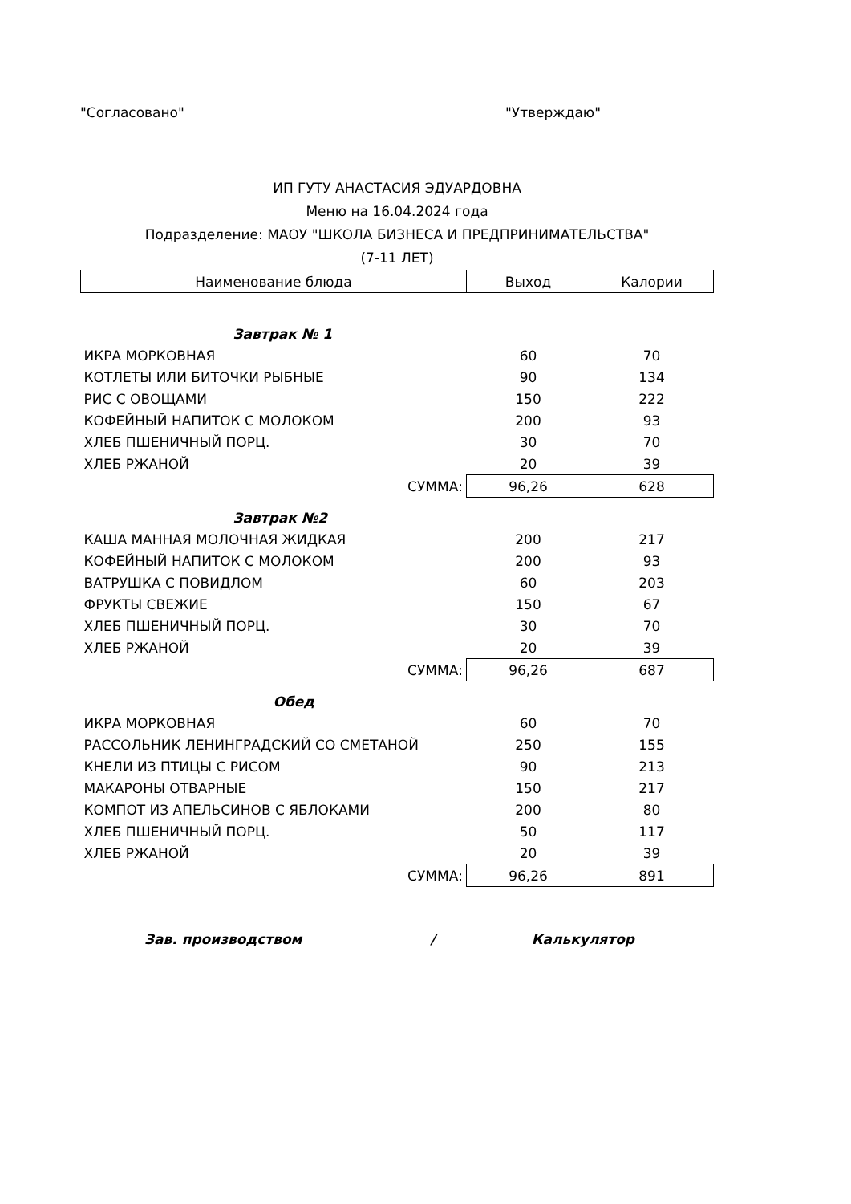"Согласовано" "Утверждаю"
ИП ГУТУ АНАСТАСИЯ ЭДУАРДОВНА
Меню на 16.04.2024 года
Подразделение: МАОУ "ШКОЛА БИЗНЕСА И ПРЕДПРИНИМАТЕЛЬСТВА"
(7-11 ЛЕТ)
| Наименование блюда | Выход | Калории |
| --- | --- | --- |
| Завтрак № 1 | | |
| ИКРА МОРКОВНАЯ | 60 | 70 |
| КОТЛЕТЫ ИЛИ БИТОЧКИ РЫБНЫЕ | 90 | 134 |
| РИС С ОВОЩАМИ | 150 | 222 |
| КОФЕЙНЫЙ НАПИТОК С МОЛОКОМ | 200 | 93 |
| ХЛЕБ ПШЕНИЧНЫЙ ПОРЦ. | 30 | 70 |
| ХЛЕБ РЖАНОЙ | 20 | 39 |
| СУММА: | 96,26 | 628 |
| Завтрак №2 | | |
| КАША МАННАЯ МОЛОЧНАЯ ЖИДКАЯ | 200 | 217 |
| КОФЕЙНЫЙ НАПИТОК С МОЛОКОМ | 200 | 93 |
| ВАТРУШКА С ПОВИДЛОМ | 60 | 203 |
| ФРУКТЫ СВЕЖИЕ | 150 | 67 |
| ХЛЕБ ПШЕНИЧНЫЙ ПОРЦ. | 30 | 70 |
| ХЛЕБ РЖАНОЙ | 20 | 39 |
| СУММА: | 96,26 | 687 |
| Обед | | |
| ИКРА МОРКОВНАЯ | 60 | 70 |
| РАССОЛЬНИК ЛЕНИНГРАДСКИЙ СО СМЕТАНОЙ | 250 | 155 |
| КНЕЛИ ИЗ ПТИЦЫ С РИСОМ | 90 | 213 |
| МАКАРОНЫ ОТВАРНЫЕ | 150 | 217 |
| КОМПОТ ИЗ АПЕЛЬСИНОВ С ЯБЛОКАМИ | 200 | 80 |
| ХЛЕБ ПШЕНИЧНЫЙ ПОРЦ. | 50 | 117 |
| ХЛЕБ РЖАНОЙ | 20 | 39 |
| СУММА: | 96,26 | 891 |
Зав. производством / Калькулятор